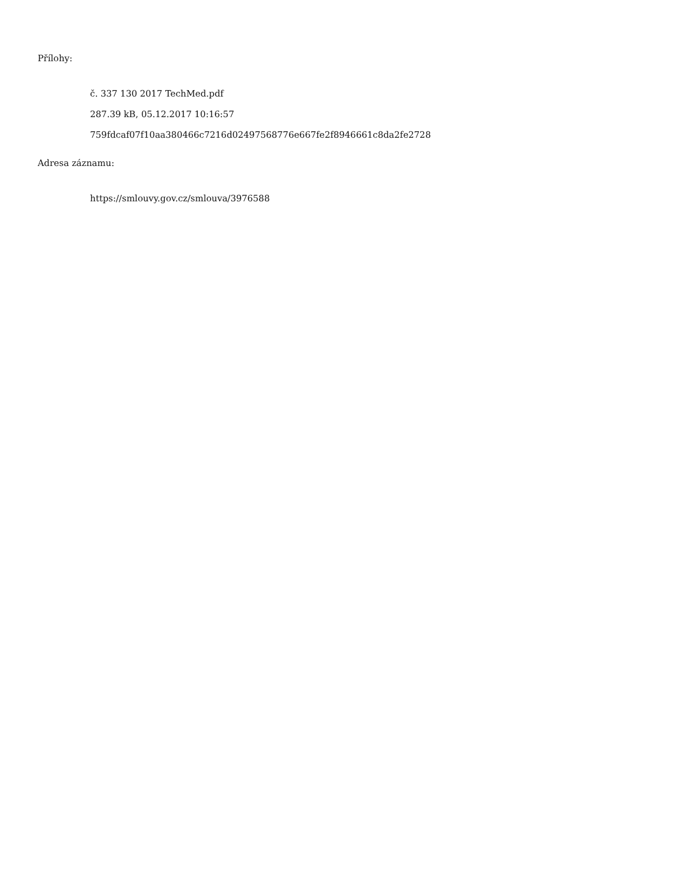Přílohy:
č. 337 130 2017 TechMed.pdf
287.39 kB, 05.12.2017 10:16:57
759fdcaf07f10aa380466c7216d02497568776e667fe2f8946661c8da2fe2728
Adresa záznamu:
https://smlouvy.gov.cz/smlouva/3976588